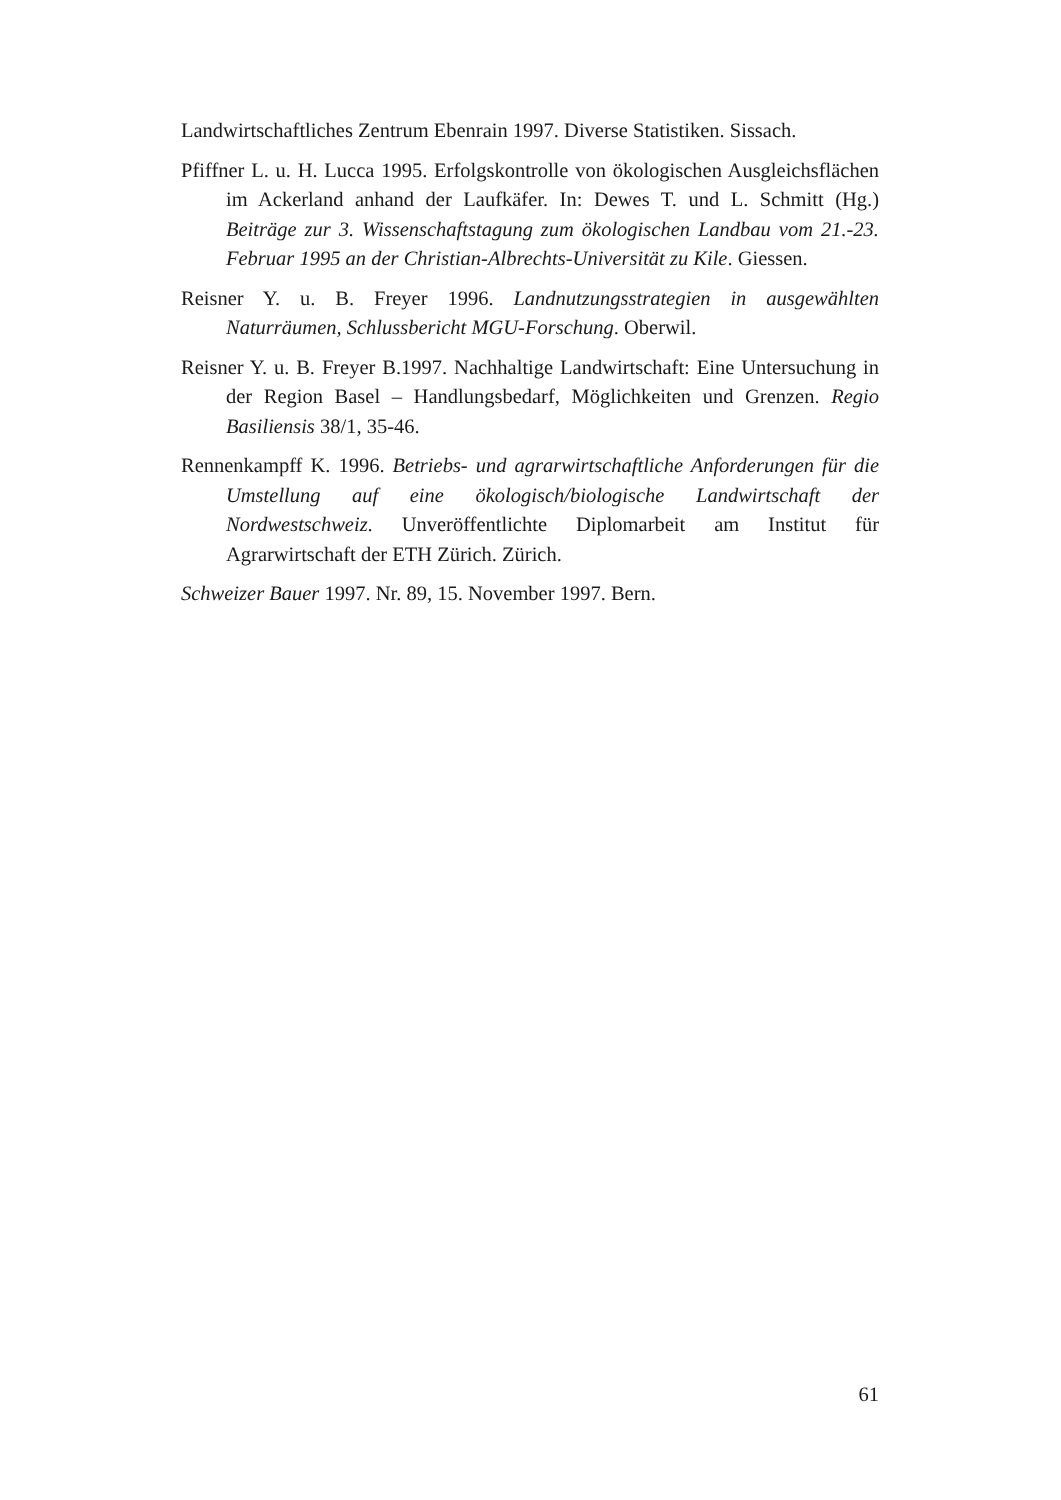Landwirtschaftliches Zentrum Ebenrain 1997. Diverse Statistiken. Sissach.
Pfiffner L. u. H. Lucca 1995. Erfolgskontrolle von ökologischen Ausgleichsflächen im Ackerland anhand der Laufkäfer. In: Dewes T. und L. Schmitt (Hg.) Beiträge zur 3. Wissenschaftstagung zum ökologischen Landbau vom 21.-23. Februar 1995 an der Christian-Albrechts-Universität zu Kile. Giessen.
Reisner Y. u. B. Freyer 1996. Landnutzungsstrategien in ausgewählten Naturräumen, Schlussbericht MGU-Forschung. Oberwil.
Reisner Y. u. B. Freyer B.1997. Nachhaltige Landwirtschaft: Eine Untersuchung in der Region Basel – Handlungsbedarf, Möglichkeiten und Grenzen. Regio Basiliensis 38/1, 35-46.
Rennenkampff K. 1996. Betriebs- und agrarwirtschaftliche Anforderungen für die Umstellung auf eine ökologisch/biologische Landwirtschaft der Nordwestschweiz. Unveröffentlichte Diplomarbeit am Institut für Agrarwirtschaft der ETH Zürich. Zürich.
Schweizer Bauer 1997. Nr. 89, 15. November 1997. Bern.
61